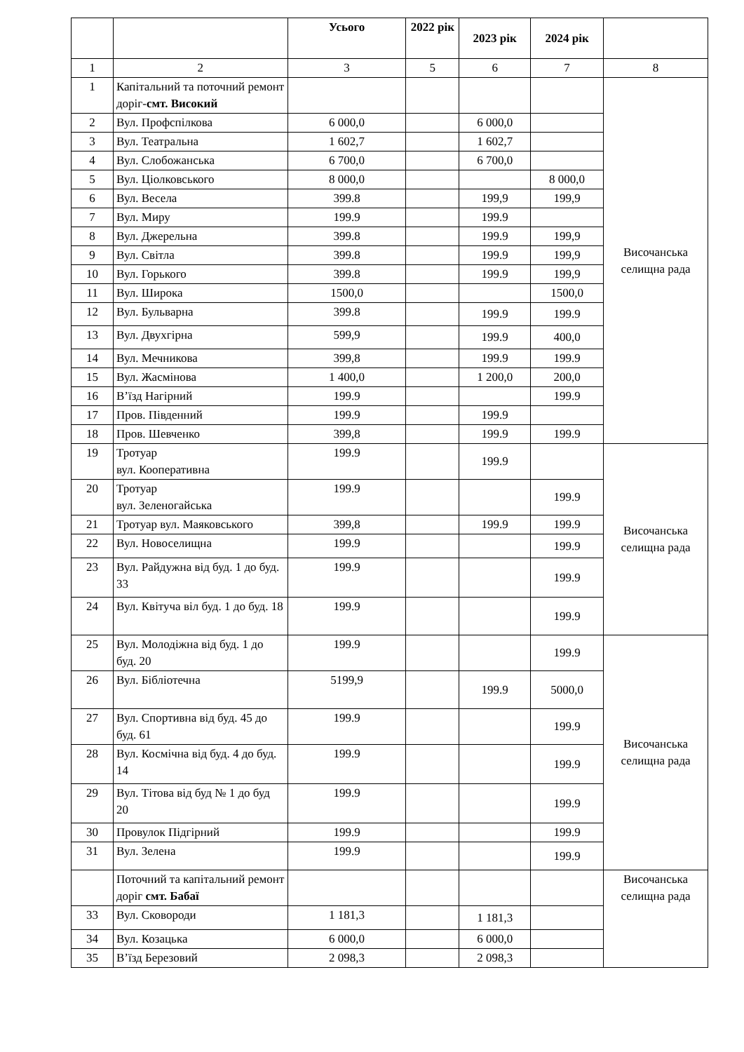| | | Усього | 2022 рік | 2023 рік | 2024 рік | |
| --- | --- | --- | --- | --- | --- | --- |
| 1 | 2 | 3 | 5 | 6 | 7 | 8 |
| 1 | Капітальний та поточний ремонт доріг- смт. Високий | | | | | Височанська селищна рада |
| 2 | Вул. Профспілкова | 6 000,0 | | 6 000,0 | | |
| 3 | Вул. Театральна | 1 602,7 | | 1 602,7 | | |
| 4 | Вул. Слобожанська | 6 700,0 | | 6 700,0 | | |
| 5 | Вул. Ціолковського | 8 000,0 | | | 8 000,0 | |
| 6 | Вул. Весела | 399.8 | | 199,9 | 199,9 | |
| 7 | Вул. Миру | 199.9 | | 199.9 | | |
| 8 | Вул. Джерельна | 399.8 | | 199.9 | 199,9 | |
| 9 | Вул. Світла | 399.8 | | 199.9 | 199,9 | |
| 10 | Вул. Горького | 399.8 | | 199.9 | 199,9 | |
| 11 | Вул. Широка | 1500,0 | | | 1500,0 | |
| 12 | Вул. Бульварна | 399.8 | | 199.9 | 199.9 | |
| 13 | Вул. Двухгірна | 599,9 | | 199.9 | 400,0 | |
| 14 | Вул. Мечникова | 399,8 | | 199.9 | 199.9 | |
| 15 | Вул. Жасмінова | 1 400,0 | | 1 200,0 | 200,0 | |
| 16 | В’їзд Нагірний | 199.9 | | | 199.9 | |
| 17 | Пров. Південний | 199.9 | | 199.9 | | |
| 18 | Пров. Шевченко | 399,8 | | 199.9 | 199.9 | |
| 19 | Тротуар вул. Кооперативна | 199.9 | | 199.9 | | Височанська селищна рада |
| 20 | Тротуар вул. Зеленогайська | 199.9 | | | 199.9 | |
| 21 | Тротуар вул. Маяковського | 399,8 | | 199.9 | 199.9 | |
| 22 | Вул. Новоселищна | 199.9 | | | 199.9 | |
| 23 | Вул. Райдужна від буд. 1 до буд. 33 | 199.9 | | | 199.9 | |
| 24 | Вул. Квітуча віл буд. 1 до буд. 18 | 199.9 | | | 199.9 | |
| 25 | Вул. Молодіжна від буд. 1 до буд. 20 | 199.9 | | | 199.9 | Височанська селищна рада |
| 26 | Вул. Бібліотечна | 5199,9 | | 199.9 | 5000,0 | |
| 27 | Вул. Спортивна від буд. 45 до буд. 61 | 199.9 | | | 199.9 | |
| 28 | Вул. Космічна від буд. 4 до буд. 14 | 199.9 | | | 199.9 | |
| 29 | Вул. Тітова від буд № 1 до буд 20 | 199.9 | | | 199.9 | |
| 30 | Провулок Підгірний | 199.9 | | | 199.9 | |
| 31 | Вул. Зелена | 199.9 | | | 199.9 | |
| | Поточний та капітальний ремонт доріг смт. Бабаї | | | | | Височанська селищна рада |
| 33 | Вул. Сковороди | 1 181,3 | | 1 181,3 | | |
| 34 | Вул. Козацька | 6 000,0 | | 6 000,0 | | |
| 35 | В’їзд Березовий | 2 098,3 | | 2 098,3 | | |